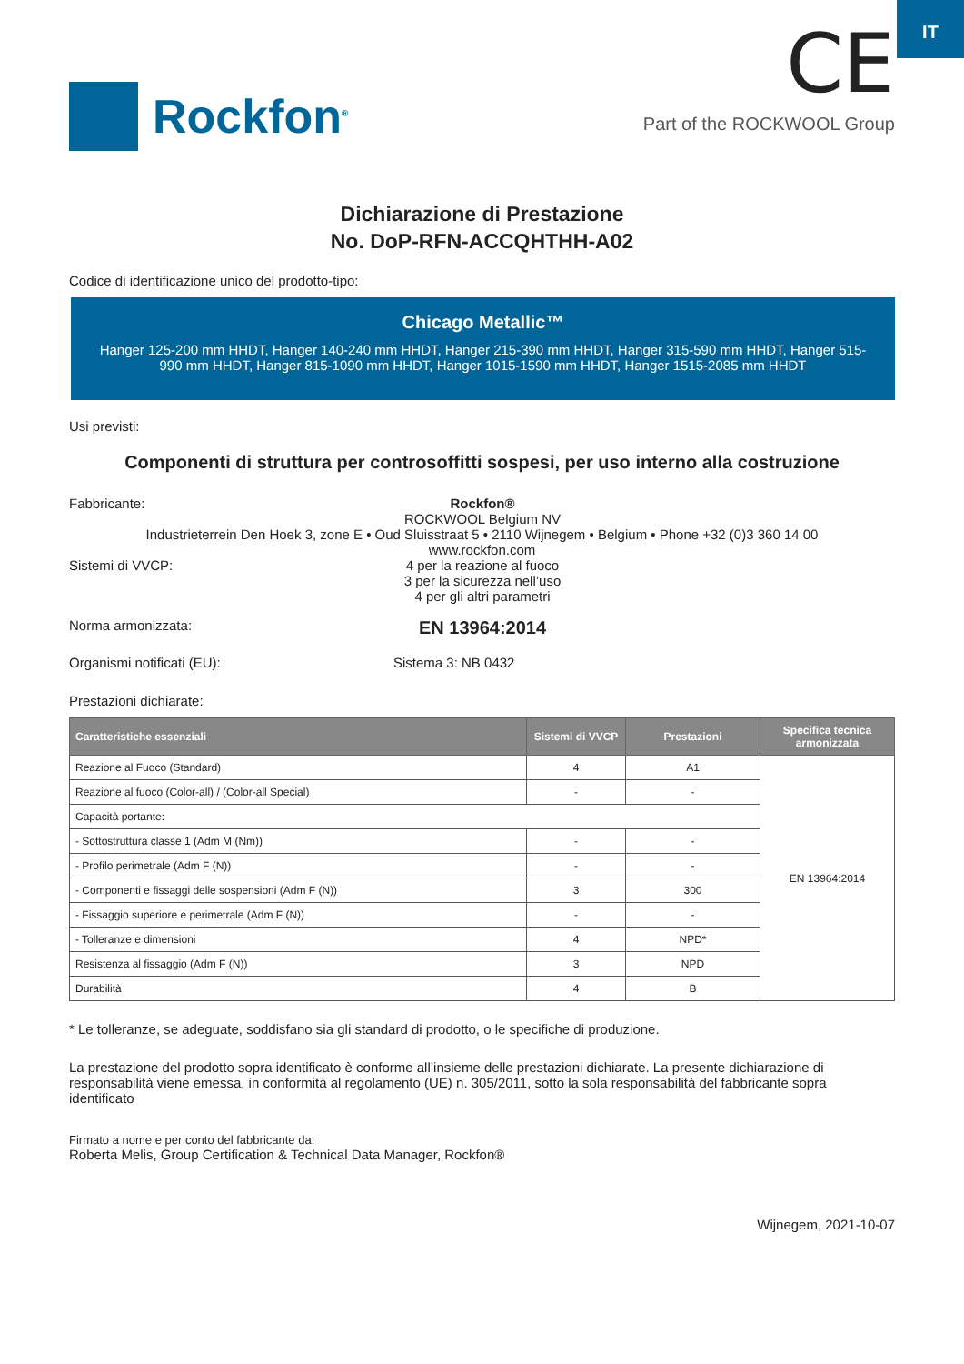IT
Rockfon<sup>®</sup>
CE
Part of the ROCKWOOL Group
Dichiarazione di Prestazione
No. DoP-RFN-ACCQHTHH-A02
Codice di identificazione unico del prodotto-tipo:
Chicago Metallic™
Hanger 125-200 mm HHDT, Hanger 140-240 mm HHDT, Hanger 215-390 mm HHDT, Hanger 315-590 mm HHDT, Hanger 515-990 mm HHDT, Hanger 815-1090 mm HHDT, Hanger 1015-1590 mm HHDT, Hanger 1515-2085 mm HHDT
Usi previsti:
Componenti di struttura per controsoffitti sospesi, per uso interno alla costruzione
Fabbricante: Rockfon®
ROCKWOOL Belgium NV
Industrieterrein Den Hoek 3, zone E • Oud Sluisstraat 5 • 2110 Wijnegem • Belgium • Phone +32 (0)3 360 14 00
www.rockfon.com
Sistemi di VVCP: 4 per la reazione al fuoco
3 per la sicurezza nell’uso
4 per gli altri parametri
Norma armonizzata:
EN 13964:2014
Organismi notificati (EU): Sistema 3: NB 0432
Prestazioni dichiarate:
| Caratteristiche essenziali | Sistemi di VVCP | Prestazioni | Specifica tecnica armonizzata |
| --- | --- | --- | --- |
| Reazione al Fuoco (Standard) | 4 | A1 | EN 13964:2014 |
| Reazione al fuoco (Color-all) / (Color-all Special) | - | - | |
| Capacità portante: | | | |
| - Sottostruttura classe 1 (Adm M (Nm)) | - | - | |
| - Profilo perimetrale (Adm F (N)) | - | - | |
| - Componenti e fissaggi delle sospensioni (Adm F (N)) | 3 | 300 | |
| - Fissaggio superiore e perimetrale (Adm F (N)) | - | - | |
| - Tolleranze e dimensioni | 4 | NPD* | |
| Resistenza al fissaggio (Adm F (N)) | 3 | NPD | |
| Durabilità | 4 | B | |
* Le tolleranze, se adeguate, soddisfano sia gli standard di prodotto, o le specifiche di produzione.
La prestazione del prodotto sopra identificato è conforme all’insieme delle prestazioni dichiarate. La presente dichiarazione di responsabilità viene emessa, in conformità al regolamento (UE) n. 305/2011, sotto la sola responsabilità del fabbricante sopra identificato
Firmato a nome e per conto del fabbricante da:
Roberta Melis, Group Certification & Technical Data Manager, Rockfon®
Wijnegem, 2021-10-07